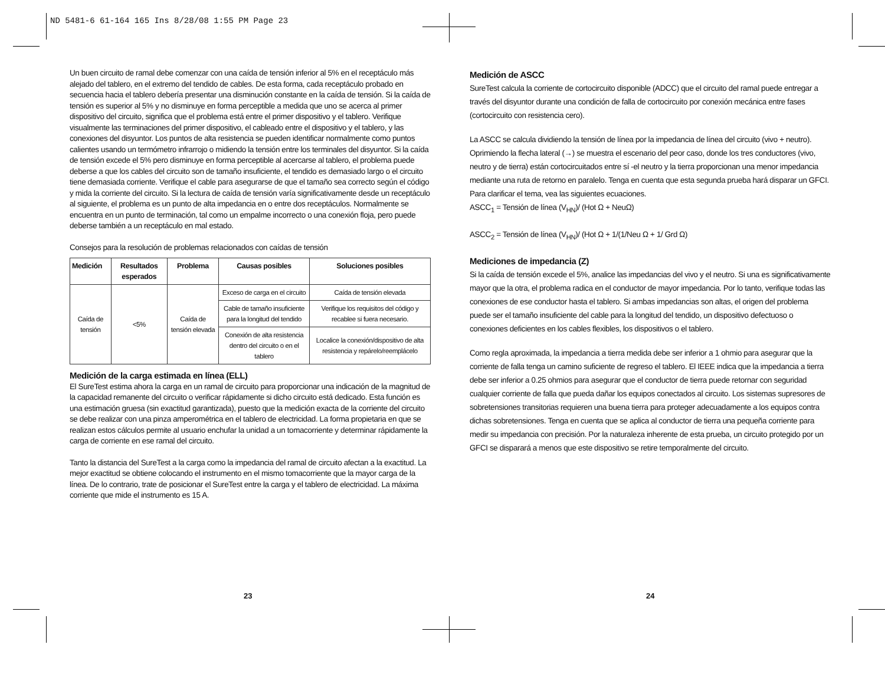ND 5481-6 61-164 165 Ins 8/28/08 1:55 PM Page 23
Un buen circuito de ramal debe comenzar con una caída de tensión inferior al 5% en el receptáculo más alejado del tablero, en el extremo del tendido de cables. De esta forma, cada receptáculo probado en secuencia hacia el tablero debería presentar una disminución constante en la caída de tensión. Si la caída de tensión es superior al 5% y no disminuye en forma perceptible a medida que uno se acerca al primer dispositivo del circuito, significa que el problema está entre el primer dispositivo y el tablero. Verifique visualmente las terminaciones del primer dispositivo, el cableado entre el dispositivo y el tablero, y las conexiones del disyuntor. Los puntos de alta resistencia se pueden identificar normalmente como puntos calientes usando un termómetro infrarrojo o midiendo la tensión entre los terminales del disyuntor. Si la caída de tensión excede el 5% pero disminuye en forma perceptible al acercarse al tablero, el problema puede deberse a que los cables del circuito son de tamaño insuficiente, el tendido es demasiado largo o el circuito tiene demasiada corriente. Verifique el cable para asegurarse de que el tamaño sea correcto según el código y mida la corriente del circuito. Si la lectura de caída de tensión varía significativamente desde un receptáculo al siguiente, el problema es un punto de alta impedancia en o entre dos receptáculos. Normalmente se encuentra en un punto de terminación, tal como un empalme incorrecto o una conexión floja, pero puede deberse también a un receptáculo en mal estado.
Consejos para la resolución de problemas relacionados con caídas de tensión
| Medición | Resultados esperados | Problema | Causas posibles | Soluciones posibles |
| --- | --- | --- | --- | --- |
| Caída de tensión | <5% | Caída de tensión elevada | Exceso de carga en el circuito | Caída de tensión elevada |
| | | | Cable de tamaño insuficiente para la longitud del tendido | Verifique los requisitos del código y recablee si fuera necesario. |
| | | | Conexión de alta resistencia dentro del circuito o en el tablero | Localice la conexión/dispositivo de alta resistencia y repárelo/reemplácelo |
Medición de la carga estimada en línea (ELL)
El SureTest estima ahora la carga en un ramal de circuito para proporcionar una indicación de la magnitud de la capacidad remanente del circuito o verificar rápidamente si dicho circuito está dedicado. Esta función es una estimación gruesa (sin exactitud garantizada), puesto que la medición exacta de la corriente del circuito se debe realizar con una pinza amperométrica en el tablero de electricidad. La forma propietaria en que se realizan estos cálculos permite al usuario enchufar la unidad a un tomacorriente y determinar rápidamente la carga de corriente en ese ramal del circuito.
Tanto la distancia del SureTest a la carga como la impedancia del ramal de circuito afectan a la exactitud. La mejor exactitud se obtiene colocando el instrumento en el mismo tomacorriente que la mayor carga de la línea. De lo contrario, trate de posicionar el SureTest entre la carga y el tablero de electricidad. La máxima corriente que mide el instrumento es 15 A.
Medición de ASCC
SureTest calcula la corriente de cortocircuito disponible (ADCC) que el circuito del ramal puede entregar a través del disyuntor durante una condición de falla de cortocircuito por conexión mecánica entre fases (cortocircuito con resistencia cero).
La ASCC se calcula dividiendo la tensión de línea por la impedancia de línea del circuito (vivo + neutro). Oprimiendo la flecha lateral (→) se muestra el escenario del peor caso, donde los tres conductores (vivo, neutro y de tierra) están cortocircuitados entre sí -el neutro y la tierra proporcionan una menor impedancia mediante una ruta de retorno en paralelo. Tenga en cuenta que esta segunda prueba hará disparar un GFCI. Para clarificar el tema, vea las siguientes ecuaciones.
ASCC<sub>1</sub> = Tensión de línea (V<sub>HN</sub>)/ (Hot Ω + NeuΩ)
ASCC<sub>2</sub> = Tensión de línea (V<sub>HN</sub>)/ (Hot Ω + 1/(1/Neu Ω + 1/ Grd Ω)
Mediciones de impedancia (Z)
Si la caída de tensión excede el 5%, analice las impedancias del vivo y el neutro. Si una es significativamente mayor que la otra, el problema radica en el conductor de mayor impedancia. Por lo tanto, verifique todas las conexiones de ese conductor hasta el tablero. Si ambas impedancias son altas, el origen del problema puede ser el tamaño insuficiente del cable para la longitud del tendido, un dispositivo defectuoso o conexiones deficientes en los cables flexibles, los dispositivos o el tablero.
Como regla aproximada, la impedancia a tierra medida debe ser inferior a 1 ohmio para asegurar que la corriente de falla tenga un camino suficiente de regreso el tablero. El IEEE indica que la impedancia a tierra debe ser inferior a 0.25 ohmios para asegurar que el conductor de tierra puede retornar con seguridad cualquier corriente de falla que pueda dañar los equipos conectados al circuito. Los sistemas supresores de sobretensiones transitorias requieren una buena tierra para proteger adecuadamente a los equipos contra dichas sobretensiones. Tenga en cuenta que se aplica al conductor de tierra una pequeña corriente para medir su impedancia con precisión. Por la naturaleza inherente de esta prueba, un circuito protegido por un GFCI se disparará a menos que este dispositivo se retire temporalmente del circuito.
23 24